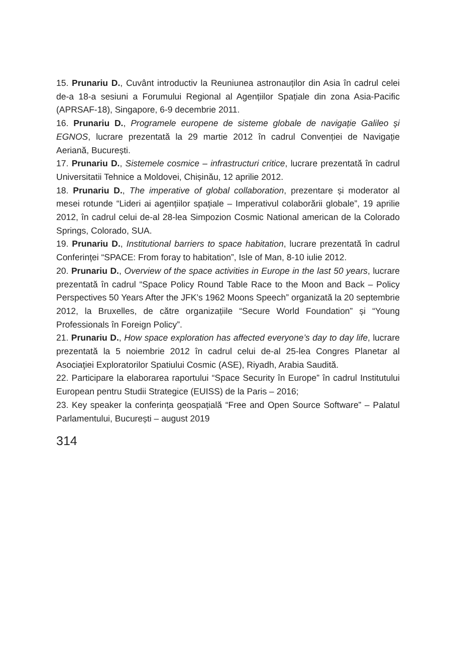15. Prunariu D., Cuvânt introductiv la Reuniunea astronauților din Asia în cadrul celei de-a 18-a sesiuni a Forumului Regional al Agențiilor Spațiale din zona Asia-Pacific (APRSAF-18), Singapore, 6-9 decembrie 2011.
16. Prunariu D., Programele europene de sisteme globale de navigație Galileo și EGNOS, lucrare prezentată la 29 martie 2012 în cadrul Convenției de Navigație Aeriană, București.
17. Prunariu D., Sistemele cosmice – infrastructuri critice, lucrare prezentată în cadrul Universitatii Tehnice a Moldovei, Chișinău, 12 aprilie 2012.
18. Prunariu D., The imperative of global collaboration, prezentare și moderator al mesei rotunde “Lideri ai agențiilor spațiale – Imperativul colaborării globale”, 19 aprilie 2012, în cadrul celui de-al 28-lea Simpozion Cosmic National american de la Colorado Springs, Colorado, SUA.
19. Prunariu D., Institutional barriers to space habitation, lucrare prezentată în cadrul Conferinței “SPACE: From foray to habitation”, Isle of Man, 8-10 iulie 2012.
20. Prunariu D., Overview of the space activities in Europe in the last 50 years, lucrare prezentată în cadrul “Space Policy Round Table Race to the Moon and Back – Policy Perspectives 50 Years After the JFK’s 1962 Moons Speech” organizată la 20 septembrie 2012, la Bruxelles, de către organizațiile “Secure World Foundation” și “Young Professionals în Foreign Policy”.
21. Prunariu D., How space exploration has affected everyone’s day to day life, lucrare prezentată la 5 noiembrie 2012 în cadrul celui de-al 25-lea Congres Planetar al Asociaţiei Exploratorilor Spatiului Cosmic (ASE), Riyadh, Arabia Saudită.
22. Participare la elaborarea raportului “Space Security în Europe” în cadrul Institutului European pentru Studii Strategice (EUISS) de la Paris – 2016;
23. Key speaker la conferința geospațială “Free and Open Source Software” – Palatul Parlamentului, București – august 2019
314